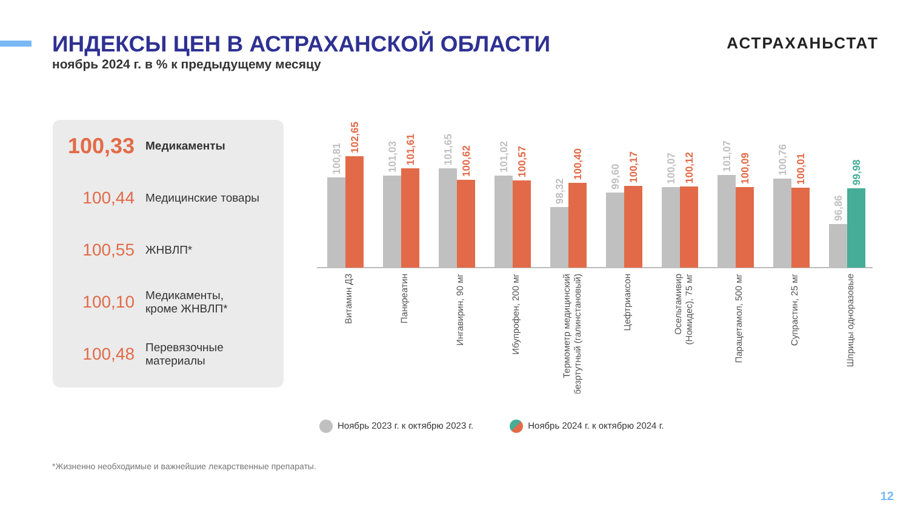ИНДЕКСЫ ЦЕН В АСТРАХАНСКОЙ ОБЛАСТИ
ноябрь 2024 г. в % к предыдущему месяцу
АСТРАХАНЬСТАТ
100,33
Медикаменты
100,44
Медицинские товары
100,55
ЖНВЛП*
100,10
Медикаменты,
кроме ЖНВЛП*
100,48
Перевязочные
материалы
100,81
102,65
101,03
101,61
101,65
100,62
101,02
100,57
98,32
100,40
99,60
100,17
100,07
100,12
101,07
100,09
100,76
100,01
96,86
99,98
Витамин Д3
Панкреатин
Ингавирин, 90 мг
Ибупрофен, 200 мг
Термометр медицинский
безртутный (галинстановый)
Цефтриаксон
Осельтамивир
(Номидес), 75 мг
Парацетамол, 500 мг
Супрастин, 25 мг
Шприцы одноразовые
Ноябрь 2023 г. к октябрю 2023 г. Ноябрь 2024 г. к октябрю 2024 г.
*Жизненно необходимые и важнейшие лекарственные препараты.
12